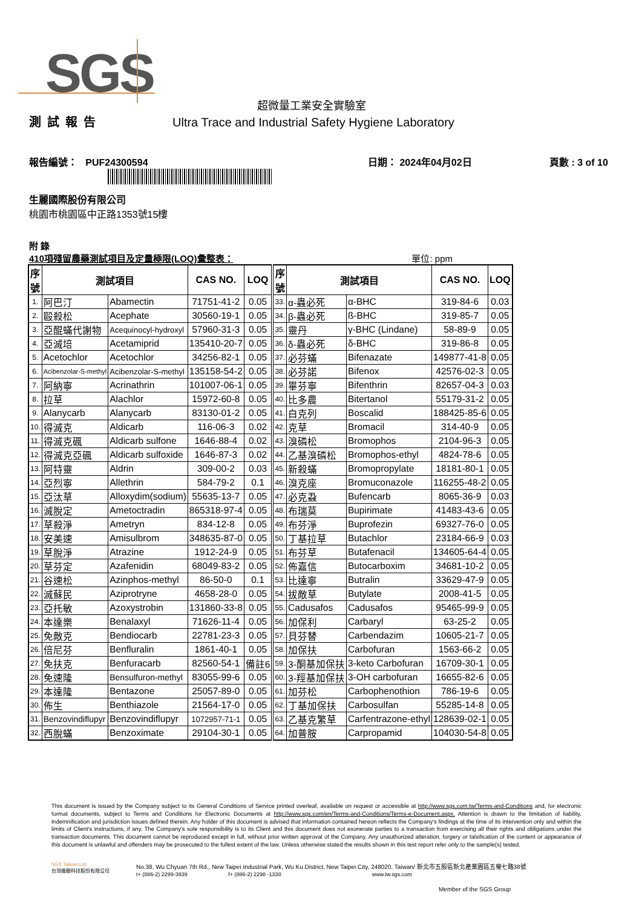SGS
超微量工業安全實驗室
測試報告 Ultra Trace and Industrial Safety Hygiene Laboratory
報告編號： PUF24300594 日期： 2024年04月02日 頁數 : 3 of 10
生麗國際股份有限公司
桃園市桃園區中正路1353號15樓
附 錄
410項殘留農藥測試項目及定量極限(LOQ)彙整表： 單位: ppm
| 序 號 | 測試項目 | | CAS NO. | LOQ | 序 號 | 測試項目 | | CAS NO. | LOQ |
| --- | --- | --- | --- | --- | --- | --- | --- | --- | --- |
| 1. | 阿巴汀 | Abamectin | 71751-41-2 | 0.05 | 33. | α-蟲必死 | α-BHC | 319-84-6 | 0.03 |
| 2. | 毆殺松 | Acephate | 30560-19-1 | 0.05 | 34. | β-蟲必死 | ß-BHC | 319-85-7 | 0.05 |
| 3. | 亞醌蟎代謝物 | Acequinocyl-hydroxyl | 57960-31-3 | 0.05 | 35. | 靈丹 | γ-BHC (Lindane) | 58-89-9 | 0.05 |
| 4. | 亞滅培 | Acetamiprid | 135410-20-7 | 0.05 | 36. | δ-蟲必死 | δ-BHC | 319-86-8 | 0.05 |
| 5. | Acetochlor | Acetochlor | 34256-82-1 | 0.05 | 37. | 必芬蟎 | Bifenazate | 149877-41-8 | 0.05 |
| 6. | Acibenzolar-S-methyl | Acibenzolar-S-methyl | 135158-54-2 | 0.05 | 38. | 必芬諾 | Bifenox | 42576-02-3 | 0.05 |
| 7. | 阿納寧 | Acrinathrin | 101007-06-1 | 0.05 | 39. | 畢芬寧 | Bifenthrin | 82657-04-3 | 0.03 |
| 8. | 拉草 | Alachlor | 15972-60-8 | 0.05 | 40. | 比多農 | Bitertanol | 55179-31-2 | 0.05 |
| 9. | Alanycarb | Alanycarb | 83130-01-2 | 0.05 | 41. | 白克列 | Boscalid | 188425-85-6 | 0.05 |
| 10. | 得滅克 | Aldicarb | 116-06-3 | 0.02 | 42. | 克草 | Bromacil | 314-40-9 | 0.05 |
| 11. | 得滅克碸 | Aldicarb sulfone | 1646-88-4 | 0.02 | 43. | 溴磷松 | Bromophos | 2104-96-3 | 0.05 |
| 12. | 得滅克亞碸 | Aldicarb sulfoxide | 1646-87-3 | 0.02 | 44. | 乙基溴磷松 | Bromophos-ethyl | 4824-78-6 | 0.05 |
| 13. | 阿特靈 | Aldrin | 309-00-2 | 0.03 | 45. | 新殺蟎 | Bromopropylate | 18181-80-1 | 0.05 |
| 14. | 亞烈寧 | Allethrin | 584-79-2 | 0.1 | 46. | 溴克座 | Bromuconazole | 116255-48-2 | 0.05 |
| 15. | 亞汰草 | Alloxydim(sodium) | 55635-13-7 | 0.05 | 47. | 必克蝨 | Bufencarb | 8065-36-9 | 0.03 |
| 16. | 滅脫定 | Ametoctradin | 865318-97-4 | 0.05 | 48. | 布瑞莫 | Bupirimate | 41483-43-6 | 0.05 |
| 17. | 草殺淨 | Ametryn | 834-12-8 | 0.05 | 49. | 布芬淨 | Buprofezin | 69327-76-0 | 0.05 |
| 18. | 安美速 | Amisulbrom | 348635-87-0 | 0.05 | 50. | 丁基拉草 | Butachlor | 23184-66-9 | 0.03 |
| 19. | 草脫淨 | Atrazine | 1912-24-9 | 0.05 | 51. | 布芬草 | Butafenacil | 134605-64-4 | 0.05 |
| 20. | 草芬定 | Azafenidin | 68049-83-2 | 0.05 | 52. | 佈嘉信 | Butocarboxim | 34681-10-2 | 0.05 |
| 21. | 谷速松 | Azinphos-methyl | 86-50-0 | 0.1 | 53. | 比達寧 | Butralin | 33629-47-9 | 0.05 |
| 22. | 滅蘇民 | Aziprotryne | 4658-28-0 | 0.05 | 54. | 拔敵草 | Butylate | 2008-41-5 | 0.05 |
| 23. | 亞托敏 | Azoxystrobin | 131860-33-8 | 0.05 | 55. | Cadusafos | Cadusafos | 95465-99-9 | 0.05 |
| 24. | 本達樂 | Benalaxyl | 71626-11-4 | 0.05 | 56. | 加保利 | Carbaryl | 63-25-2 | 0.05 |
| 25. | 免敵克 | Bendiocarb | 22781-23-3 | 0.05 | 57. | 貝芬替 | Carbendazim | 10605-21-7 | 0.05 |
| 26. | 倍尼芬 | Benfluralin | 1861-40-1 | 0.05 | 58. | 加保扶 | Carbofuran | 1563-66-2 | 0.05 |
| 27. | 免扶克 | Benfuracarb | 82560-54-1 | 備註6 | 59. | 3-酮基加保扶 | 3-keto Carbofuran | 16709-30-1 | 0.05 |
| 28. | 免速隆 | Bensulfuron-methyl | 83055-99-6 | 0.05 | 60. | 3-羥基加保扶 | 3-OH carbofuran | 16655-82-6 | 0.05 |
| 29. | 本達隆 | Bentazone | 25057-89-0 | 0.05 | 61. | 加芬松 | Carbophenothion | 786-19-6 | 0.05 |
| 30. | 佈生 | Benthiazole | 21564-17-0 | 0.05 | 62. | 丁基加保扶 | Carbosulfan | 55285-14-8 | 0.05 |
| 31. | Benzovindiflupyr | Benzovindiflupyr | 1072957-71-1 | 0.05 | 63. | 乙基克繁草 | Carfentrazone-ethyl | 128639-02-1 | 0.05 |
| 32. | 西脫蟎 | Benzoximate | 29104-30-1 | 0.05 | 64. | 加普胺 | Carpropamid | 104030-54-8 | 0.05 |
This document is issued by the Company subject to its General Conditions of Service printed overleaf, available on request or accessible at http://www.sgs.com.tw/Terms-and-Conditions and, for electronic format documents, subject to Terms and Conditions for Electronic Documents at http://www.sgs.com/en/Terms-and-Conditions/Terms-e-Document.aspx. Attention is drawn to the limitation of liability, indemnification and jurisdiction issues defined therein. Any holder of this document is advised that information contained hereon reflects the Company's findings at the time of its intervention only and within the limits of Client's instructions, if any. The Company's sole responsibility is to its Client and this document does not exonerate parties to a transaction from exercising all their rights and obligations under the transaction documents. This document cannot be reproduced except in full, without prior written approval of the Company. Any unauthorized alteration, forgery or falsification of the content or appearance of this document is unlawful and offenders may be prosecuted to the fullest extent of the law. Unless otherwise stated the results shown in this test report refer only to the sample(s) tested.
SGS Taiwan Ltd.
台灣檢驗科技股份有限公司
No.38, Wu Chyuan 7th Rd., New Taipei Industrial Park, Wu Ku District, New Taipei City, 248020, Taiwan/ 新北市五股區新北產業園區五權七路38號
t+ (886-2) 2299-3939 f+ (886-2) 2298 -1338 www.tw.sgs.com
Member of the SGS Group